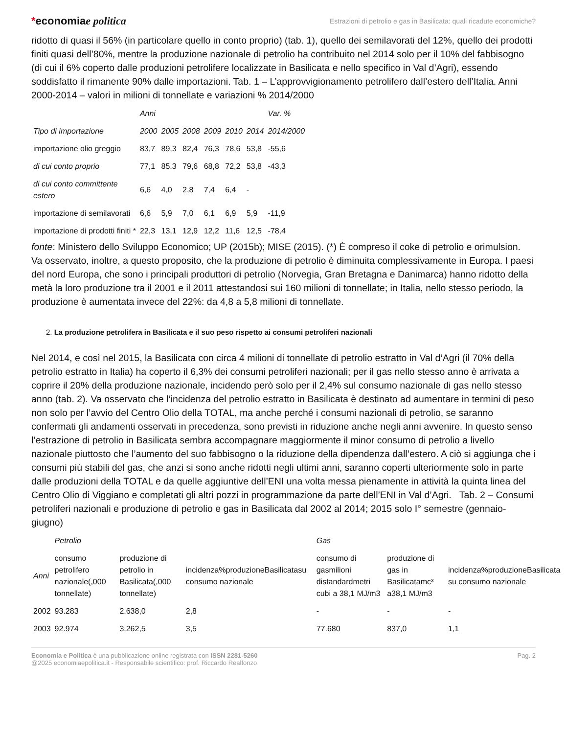*economiae politica
Estrazioni di petrolio e gas in Basilicata: quali ricadute economiche?
ridotto di quasi il 56% (in particolare quello in conto proprio) (tab. 1), quello dei semilavorati del 12%, quello dei prodotti finiti quasi dell’80%, mentre la produzione nazionale di petrolio ha contribuito nel 2014 solo per il 10% del fabbisogno (di cui il 6% coperto dalle produzioni petrolifere localizzate in Basilicata e nello specifico in Val d’Agri), essendo soddisfatto il rimanente 90% dalle importazioni. Tab. 1 – L’approvvigionamento petrolifero dall’estero dell’Italia. Anni 2000-2014 – valori in milioni di tonnellate e variazioni % 2014/2000
| | Anni | | | | | | Var. % |
| --- | --- | --- | --- | --- | --- | --- | --- |
| Tipo di importazione | 2000 | 2005 | 2008 | 2009 | 2010 | 2014 | 2014/2000 |
| importazione olio greggio | 83,7 | 89,3 | 82,4 | 76,3 | 78,6 | 53,8 | -55,6 |
| di cui conto proprio | 77,1 | 85,3 | 79,6 | 68,8 | 72,2 | 53,8 | -43,3 |
| di cui conto committente estero | 6,6 | 4,0 | 2,8 | 7,4 | 6,4 | - | |
| importazione di semilavorati | 6,6 | 5,9 | 7,0 | 6,1 | 6,9 | 5,9 | -11,9 |
| importazione di prodotti finiti * | 22,3 | 13,1 | 12,9 | 12,2 | 11,6 | 12,5 | -78,4 |
fonte: Ministero dello Sviluppo Economico; UP (2015b); MISE (2015). (*) È compreso il coke di petrolio e orimulsion. Va osservato, inoltre, a questo proposito, che la produzione di petrolio è diminuita complessivamente in Europa. I paesi del nord Europa, che sono i principali produttori di petrolio (Norvegia, Gran Bretagna e Danimarca) hanno ridotto della metà la loro produzione tra il 2001 e il 2011 attestandosi sui 160 milioni di tonnellate; in Italia, nello stesso periodo, la produzione è aumentata invece del 22%: da 4,8 a 5,8 milioni di tonnellate.
2. La produzione petrolifera in Basilicata e il suo peso rispetto ai consumi petroliferi nazionali
Nel 2014, e così nel 2015, la Basilicata con circa 4 milioni di tonnellate di petrolio estratto in Val d’Agri (il 70% della petrolio estratto in Italia) ha coperto il 6,3% dei consumi petroliferi nazionali; per il gas nello stesso anno è arrivata a coprire il 20% della produzione nazionale, incidendo però solo per il 2,4% sul consumo nazionale di gas nello stesso anno (tab. 2). Va osservato che l’incidenza del petrolio estratto in Basilicata è destinato ad aumentare in termini di peso non solo per l’avvio del Centro Olio della TOTAL, ma anche perché i consumi nazionali di petrolio, se saranno confermati gli andamenti osservati in precedenza, sono previsti in riduzione anche negli anni avvenire. In questo senso l’estrazione di petrolio in Basilicata sembra accompagnare maggiormente il minor consumo di petrolio a livello nazionale piuttosto che l’aumento del suo fabbisogno o la riduzione della dipendenza dall’estero. A ciò si aggiunga che i consumi più stabili del gas, che anzi si sono anche ridotti negli ultimi anni, saranno coperti ulteriormente solo in parte dalle produzioni della TOTAL e da quelle aggiuntive dell’ENI una volta messa pienamente in attività la quinta linea del Centro Olio di Viggiano e completati gli altri pozzi in programmazione da parte dell’ENI in Val d’Agri. Tab. 2 – Consumi petroliferi nazionali e produzione di petrolio e gas in Basilicata dal 2002 al 2014; 2015 solo I° semestre (gennaio-giugno)
| | Petrolio | | | Gas | | |
| --- | --- | --- | --- | --- | --- | --- |
| Anni | consumo petrolifero nazionale(,000 tonnellate) | produzione di petrolio in Basilicata(,000 tonnellate) | incidenza%produzioneBasilicatasu consumo nazionale | consumo di gasmilioni distandardmetri cubi a 38,1 MJ/m3 | produzione di gas in Basilicatamc³ a38,1 MJ/m3 | incidenza%produzioneBasilicata su consumo nazionale |
| 2002 | 93.283 | 2.638,0 | 2,8 | - | - | - |
| 2003 | 92.974 | 3.262,5 | 3,5 | 77.680 | 837,0 | 1,1 |
Economia e Politica è una pubblicazione online registrata con ISSN 2281-5260
@2025 economiaepolitica.it - Responsabile scientifico: prof. Riccardo Realfonzo
Pag. 2